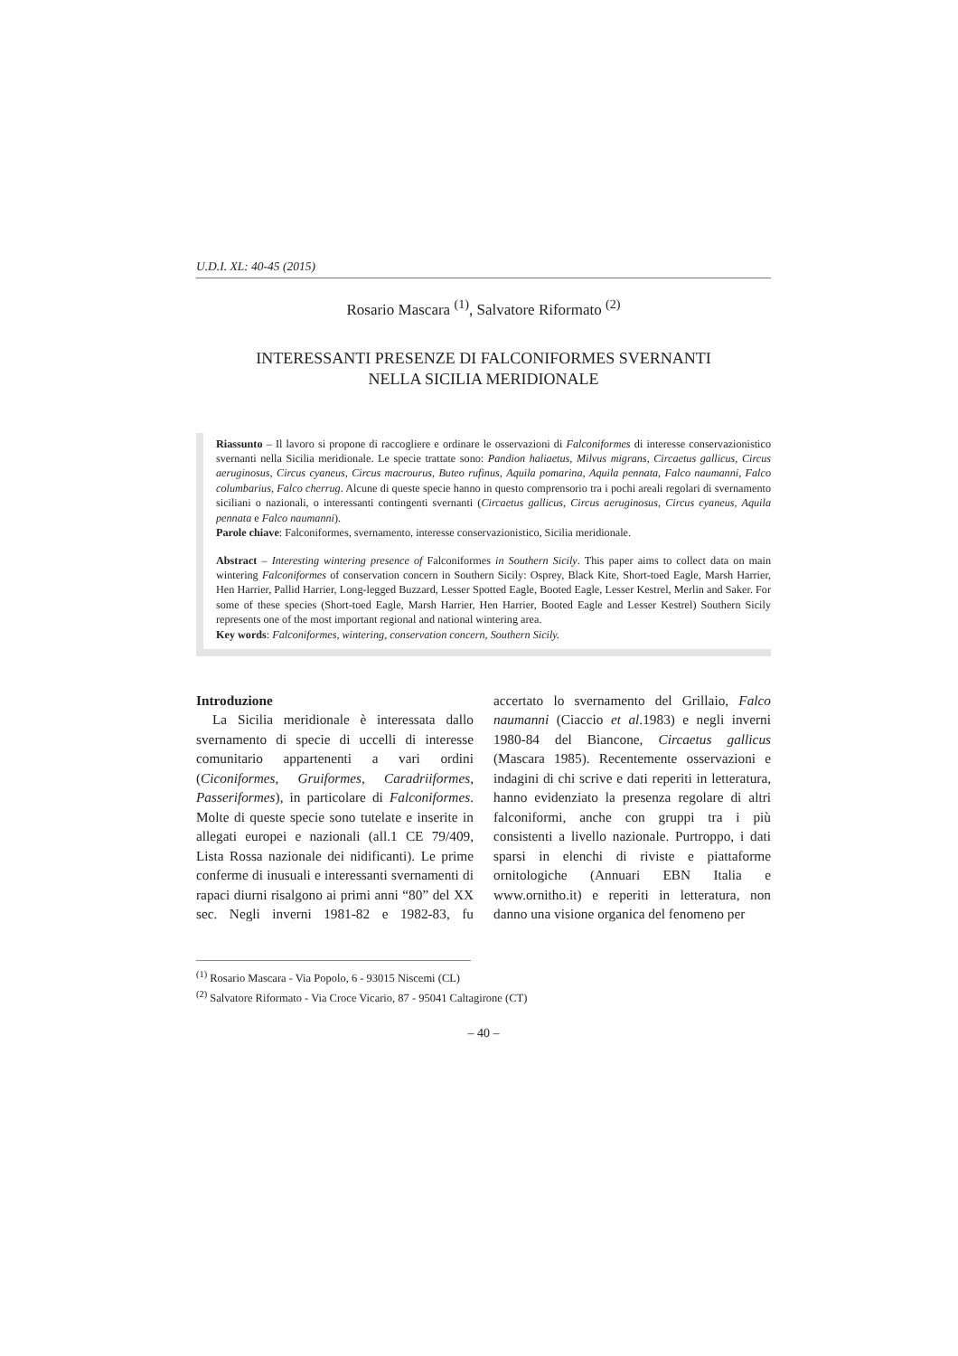U.D.I. XL: 40-45 (2015)
Rosario Mascara <sup>(1)</sup>, Salvatore Riformato <sup>(2)</sup>
INTERESSANTI PRESENZE DI FALCONIFORMES SVERNANTI
NELLA SICILIA MERIDIONALE
Riassunto – Il lavoro si propone di raccogliere e ordinare le osservazioni di Falconiformes di interesse conservazionistico svernanti nella Sicilia meridionale. Le specie trattate sono: Pandion haliaetus, Milvus migrans, Circaetus gallicus, Circus aeruginosus, Circus cyaneus, Circus macrourus, Buteo rufinus, Aquila pomarina, Aquila pennata, Falco naumanni, Falco columbarius, Falco cherrug. Alcune di queste specie hanno in questo comprensorio tra i pochi areali regolari di svernamento siciliani o nazionali, o interessanti contingenti svernanti (Circaetus gallicus, Circus aeruginosus, Circus cyaneus, Aquila pennata e Falco naumanni).
Parole chiave: Falconiformes, svernamento, interesse conservazionistico, Sicilia meridionale.
Abstract – Interesting wintering presence of Falconiformes in Southern Sicily. This paper aims to collect data on main wintering Falconiformes of conservation concern in Southern Sicily: Osprey, Black Kite, Short-toed Eagle, Marsh Harrier, Hen Harrier, Pallid Harrier, Long-legged Buzzard, Lesser Spotted Eagle, Booted Eagle, Lesser Kestrel, Merlin and Saker. For some of these species (Short-toed Eagle, Marsh Harrier, Hen Harrier, Booted Eagle and Lesser Kestrel) Southern Sicily represents one of the most important regional and national wintering area.
Key words: Falconiformes, wintering, conservation concern, Southern Sicily.
Introduzione
La Sicilia meridionale è interessata dallo svernamento di specie di uccelli di interesse comunitario appartenenti a vari ordini (Ciconiformes, Gruiformes, Caradriiformes, Passeriformes), in particolare di Falconiformes. Molte di queste specie sono tutelate e inserite in allegati europei e nazionali (all.1 CE 79/409, Lista Rossa nazionale dei nidificanti). Le prime conferme di inusuali e interessanti svernamenti di rapaci diurni risalgono ai primi anni “80” del XX sec. Negli inverni 1981-82 e 1982-83, fu accertato lo svernamento del Grillaio, Falco naumanni (Ciaccio et al.1983) e negli inverni 1980-84 del Biancone, Circaetus gallicus (Mascara 1985). Recentemente osservazioni e indagini di chi scrive e dati reperiti in letteratura, hanno evidenziato la presenza regolare di altri falconiformi, anche con gruppi tra i più consistenti a livello nazionale. Purtroppo, i dati sparsi in elenchi di riviste e piattaforme ornitologiche (Annuari EBN Italia e www.ornitho.it) e reperiti in letteratura, non danno una visione organica del fenomeno per
<sup>(1)</sup> Rosario Mascara - Via Popolo, 6 - 93015 Niscemi (CL)
<sup>(2)</sup> Salvatore Riformato - Via Croce Vicario, 87 - 95041 Caltagirone (CT)
– 40 –